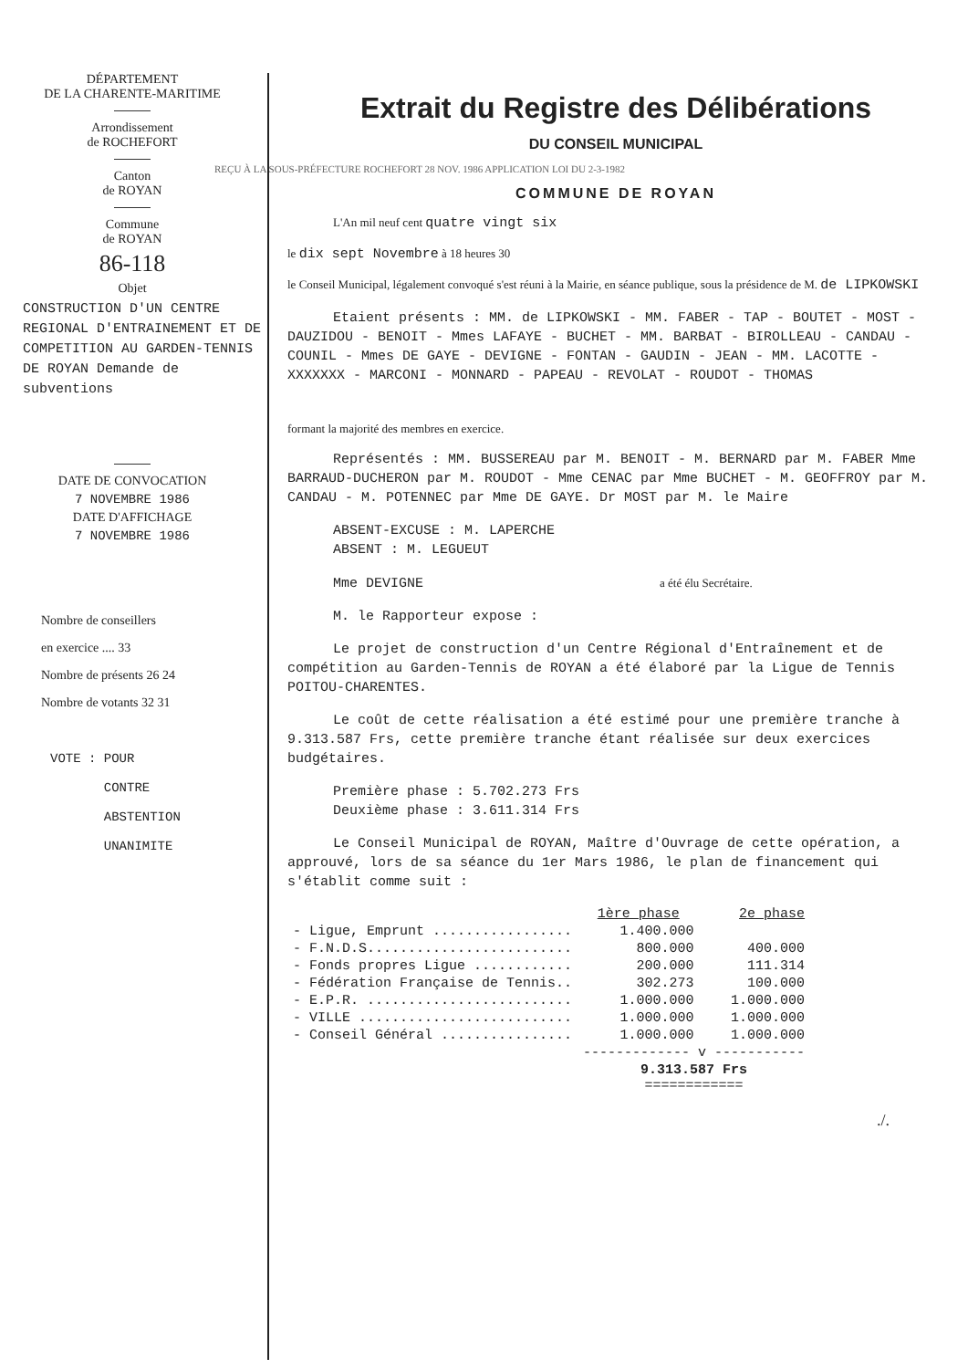DÉPARTEMENT
DE LA CHARENTE-MARITIME
Arrondissement
de ROCHEFORT
Canton
de ROYAN
Commune
de ROYAN
86-118
Objet
CONSTRUCTION D'UN CENTRE REGIONAL D'ENTRAINEMENT ET DE COMPETITION AU GARDEN-TENNIS DE ROYAN Demande de subventions
DATE DE CONVOCATION
7 NOVEMBRE 1986
DATE D'AFFICHAGE
7 NOVEMBRE 1986
Nombre de conseillers
en exercice .... 33
Nombre de présents 26 24
Nombre de votants 32 31
VOTE : POUR
CONTRE
ABSTENTION
UNANIMITE
Extrait du Registre des Délibérations
DU CONSEIL MUNICIPAL
REÇU À LA SOUS-PRÉFECTURE ROCHEFORT 28 NOV. 1986 APPLICATION LOI DU 2-3-1982
COMMUNE DE ROYAN
L'An mil neuf cent quatre vingt six
le dix sept Novembre à 18 heures 30
le Conseil Municipal, légalement convoqué s'est réuni à la Mairie, en séance publique, sous la présidence de M. de LIPKOWSKI
Etaient présents : MM. de LIPKOWSKI - MM. FABER - TAP - BOUTET - MOST - DAUZIDOU - BENOIT - Mmes LAFAYE - BUCHET - MM. BARBAT - BIROLLEAU - CANDAU - COUNIL - Mmes DE GAYE - DEVIGNE - FONTAN - GAUDIN - JEAN - MM. LACOTTE - XXXXXXX - MARCONI - MONNARD - PAPEAU - REVOLAT - ROUDOT - THOMAS
formant la majorité des membres en exercice.
Représentés : MM. BUSSEREAU par M. BENOIT - M. BERNARD par M. FABER Mme BARRAUD-DUCHERON par M. ROUDOT - Mme CENAC par Mme BUCHET - M. GEOFFROY par M. CANDAU - M. POTENNEC par Mme DE GAYE. Dr MOST par M. le Maire
ABSENT-EXCUSE : M. LAPERCHE
ABSENT : M. LEGUEUT
Mme DEVIGNE a été élu Secrétaire.
M. le Rapporteur expose :
Le projet de construction d'un Centre Régional d'Entraînement et de compétition au Garden-Tennis de ROYAN a été élaboré par la Ligue de Tennis POITOU-CHARENTES.
Le coût de cette réalisation a été estimé pour une première tranche à 9.313.587 Frs, cette première tranche étant réalisée sur deux exercices budgétaires.
Première phase : 5.702.273 Frs
Deuxième phase : 3.611.314 Frs
Le Conseil Municipal de ROYAN, Maître d'Ouvrage de cette opération, a approuvé, lors de sa séance du 1er Mars 1986, le plan de financement qui s'établit comme suit :
| | 1ère phase | 2e phase |
| --- | --- | --- |
| - Ligue, Emprunt ................. | 1.400.000 | |
| - F.N.D.S......................... | 800.000 | 400.000 |
| - Fonds propres Ligue ............ | 200.000 | 111.314 |
| - Fédération Française de Tennis.. | 302.273 | 100.000 |
| - E.P.R. ......................... | 1.000.000 | 1.000.000 |
| - VILLE .......................... | 1.000.000 | 1.000.000 |
| - Conseil Général ................ | 1.000.000 | 1.000.000 |
| | ------------- v ----------- | |
| | 9.313.587 Frs ============ | |
./.